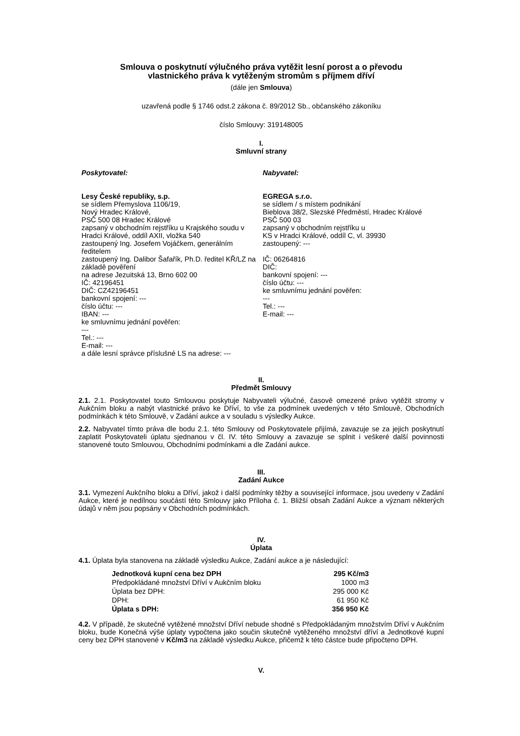Smlouva o poskytnutí výlučného práva vytěžit lesní porost a o převodu
vlastnického práva k vytěženým stromům s příjmem dříví
(dále jen Smlouva)
uzavřená podle § 1746 odst.2 zákona č. 89/2012 Sb., občanského zákoníku
číslo Smlouvy: 319148005
I.
Smluvní strany
Poskytovatel:
Lesy České republiky, s.p.
se sídlem Přemyslova 1106/19,
Nový Hradec Králové,
PSČ 500 08 Hradec Králové
zapsaný v obchodním rejstříku u Krajského soudu v Hradci Králové, oddíl AXII, vložka 540
zastoupený Ing. Josefem Vojáčkem, generálním ředitelem
zastoupený Ing. Dalibor Šafařík, Ph.D. ředitel KŘ/LZ na základě pověření
na adrese Jezuitská 13, Brno 602 00
IČ: 42196451
DIČ: CZ42196451
bankovní spojení: ---
číslo účtu: ---
IBAN: ---
ke smluvnímu jednání pověřen:
---
Tel.: ---
E-mail: ---
a dále lesní správce příslušné LS na adrese: ---
Nabyvatel:
EGREGA s.r.o.
se sídlem / s místem podnikání
Bieblova 38/2, Slezské Předměstí, Hradec Králové
PSČ 500 03
zapsaný v obchodním rejstříku u
KS v Hradci Králové, oddíl C, vl. 39930
zastoupený: ---
IČ: 06264816
DIČ:
bankovní spojení: ---
číslo účtu: ---
ke smluvnímu jednání pověřen:
---
Tel.: ---
E-mail: ---
II.
Předmět Smlouvy
2.1. 2.1. Poskytovatel touto Smlouvou poskytuje Nabyvateli výlučné, časově omezené právo vytěžit stromy v Aukčním bloku a nabýt vlastnické právo ke Dříví, to vše za podmínek uvedených v této Smlouvě, Obchodních podmínkách k této Smlouvě, v Zadání aukce a v souladu s výsledky Aukce.
2.2. Nabyvatel tímto práva dle bodu 2.1. této Smlouvy od Poskytovatele přijímá, zavazuje se za jejich poskytnutí zaplatit Poskytovateli úplatu sjednanou v čl. IV. této Smlouvy a zavazuje se splnit i veškeré další povinnosti stanovené touto Smlouvou, Obchodními podmínkami a dle Zadání aukce.
III.
Zadání Aukce
3.1. Vymezení Aukčního bloku a Dříví, jakož i další podmínky těžby a související informace, jsou uvedeny v Zadání Aukce, které je nedílnou součástí této Smlouvy jako Příloha č. 1. Bližší obsah Zadání Aukce a význam některých údajů v něm jsou popsány v Obchodních podmínkách.
IV.
Úplata
4.1. Úplata byla stanovena na základě výsledku Aukce, Zadání aukce a je následující:
| Jednotková kupní cena bez DPH | 295 Kč/m3 |
| Předpokládané množství Dříví v Aukčním bloku | 1000 m3 |
| Úplata bez DPH: | 295 000 Kč |
| DPH: | 61 950 Kč |
| Úplata s DPH: | 356 950 Kč |
4.2. V případě, že skutečně vytěžené množství Dříví nebude shodné s Předpokládaným množstvím Dříví v Aukčním bloku, bude Konečná výše úplaty vypočtena jako součin skutečně vytěženého množství dříví a Jednotkové kupní ceny bez DPH stanovené v Kč/m3 na základě výsledku Aukce, přičemž k této částce bude připočteno DPH.
V.